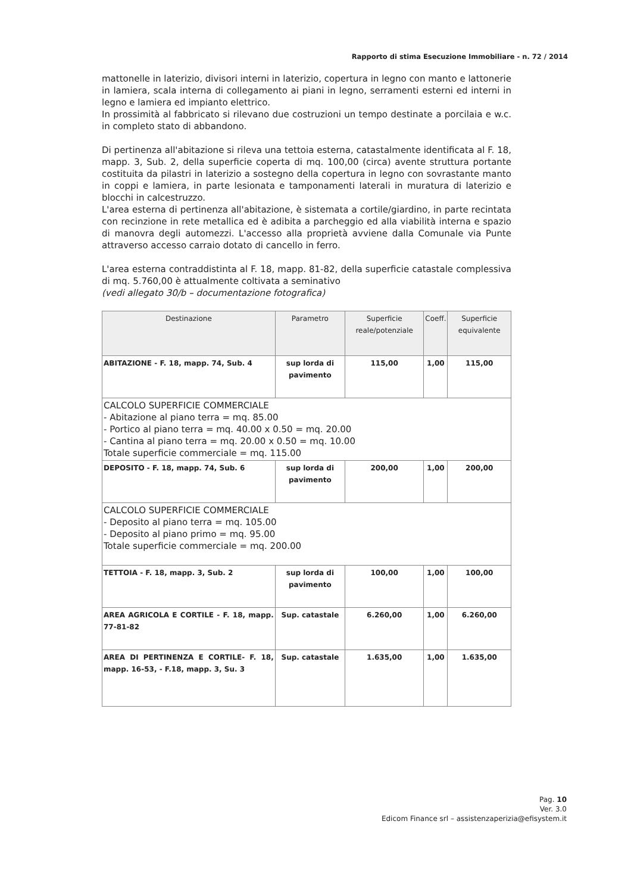Rapporto di stima Esecuzione Immobiliare - n. 72 / 2014
mattonelle in laterizio, divisori interni in laterizio, copertura in legno con manto e lattonerie in lamiera, scala interna di collegamento ai piani in legno, serramenti esterni ed interni in legno e lamiera ed impianto elettrico.
In prossimità al fabbricato si rilevano due costruzioni un tempo destinate a porcilaia e w.c. in completo stato di abbandono.
Di pertinenza all'abitazione si rileva una tettoia esterna, catastalmente identificata al F. 18, mapp. 3, Sub. 2, della superficie coperta di mq. 100,00 (circa) avente struttura portante costituita da pilastri in laterizio a sostegno della copertura in legno con sovrastante manto in coppi e lamiera, in parte lesionata e tamponamenti laterali in muratura di laterizio e blocchi in calcestruzzo.
L'area esterna di pertinenza all'abitazione, è sistemata a cortile/giardino, in parte recintata con recinzione in rete metallica ed è adibita a parcheggio ed alla viabilità interna e spazio di manovra degli automezzi. L'accesso alla proprietà avviene dalla Comunale via Punte attraverso accesso carraio dotato di cancello in ferro.
L'area esterna contraddistinta al F. 18, mapp. 81-82, della superficie catastale complessiva di mq. 5.760,00 è attualmente coltivata a seminativo
(vedi allegato 30/b – documentazione fotografica)
| Destinazione | Parametro | Superficie reale/potenziale | Coeff. | Superficie equivalente |
| --- | --- | --- | --- | --- |
| ABITAZIONE - F. 18, mapp. 74, Sub. 4 | sup lorda di pavimento | 115,00 | 1,00 | 115,00 |
| CALCOLO SUPERFICIE COMMERCIALE - Abitazione al piano terra = mq. 85.00 - Portico al piano terra = mq. 40.00 x 0.50 = mq. 20.00 - Cantina al piano terra = mq. 20.00 x 0.50 = mq. 10.00 Totale superficie commerciale = mq. 115.00 | | | | |
| DEPOSITO - F. 18, mapp. 74, Sub. 6 | sup lorda di pavimento | 200,00 | 1,00 | 200,00 |
| CALCOLO SUPERFICIE COMMERCIALE - Deposito al piano terra = mq. 105.00 - Deposito al piano primo = mq. 95.00 Totale superficie commerciale = mq. 200.00 | | | | |
| TETTOIA - F. 18, mapp. 3, Sub. 2 | sup lorda di pavimento | 100,00 | 1,00 | 100,00 |
| AREA AGRICOLA E CORTILE - F. 18, mapp. 77-81-82 | Sup. catastale | 6.260,00 | 1,00 | 6.260,00 |
| AREA DI PERTINENZA E CORTILE- F. 18, mapp. 16-53, - F.18, mapp. 3, Su. 3 | Sup. catastale | 1.635,00 | 1,00 | 1.635,00 |
Pag. 10
Ver. 3.0
Edicom Finance srl – assistenzaperizia@efisystem.it